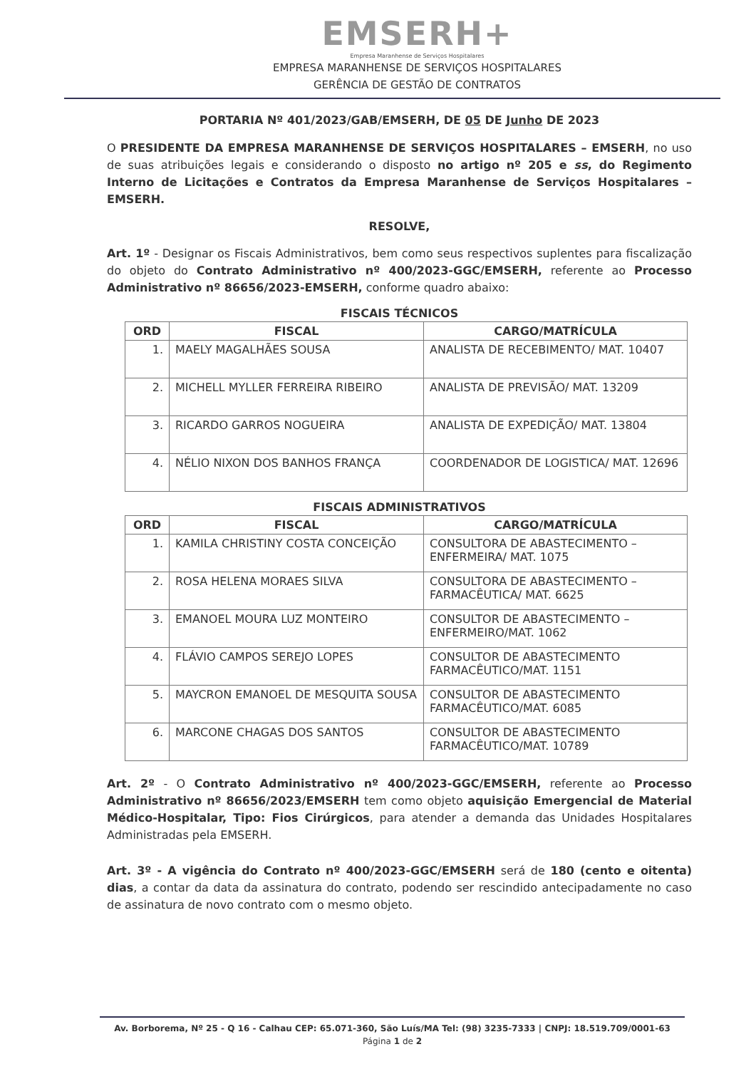EMSERH+
Empresa Maranhense de Serviços Hospitalares
EMPRESA MARANHENSE DE SERVIÇOS HOSPITALARES
GERÊNCIA DE GESTÃO DE CONTRATOS
PORTARIA Nº 401/2023/GAB/EMSERH, DE 05 DE Junho DE 2023
O PRESIDENTE DA EMPRESA MARANHENSE DE SERVIÇOS HOSPITALARES – EMSERH, no uso de suas atribuições legais e considerando o disposto no artigo nº 205 e ss, do Regimento Interno de Licitações e Contratos da Empresa Maranhense de Serviços Hospitalares – EMSERH.
RESOLVE,
Art. 1º - Designar os Fiscais Administrativos, bem como seus respectivos suplentes para fiscalização do objeto do Contrato Administrativo nº 400/2023-GGC/EMSERH, referente ao Processo Administrativo nº 86656/2023-EMSERH, conforme quadro abaixo:
FISCAIS TÉCNICOS
| ORD | FISCAL | CARGO/MATRÍCULA |
| --- | --- | --- |
| 1. | MAELY MAGALHÃES SOUSA | ANALISTA DE RECEBIMENTO/ MAT. 10407 |
| 2. | MICHELL MYLLER FERREIRA RIBEIRO | ANALISTA DE PREVISÃO/ MAT. 13209 |
| 3. | RICARDO GARROS NOGUEIRA | ANALISTA DE EXPEDIÇÃO/ MAT. 13804 |
| 4. | NÉLIO NIXON DOS BANHOS FRANÇA | COORDENADOR DE LOGISTICA/ MAT. 12696 |
FISCAIS ADMINISTRATIVOS
| ORD | FISCAL | CARGO/MATRÍCULA |
| --- | --- | --- |
| 1. | KAMILA CHRISTINY COSTA CONCEIÇÃO | CONSULTORA DE ABASTECIMENTO – ENFERMEIRA/ MAT. 1075 |
| 2. | ROSA HELENA MORAES SILVA | CONSULTORA DE ABASTECIMENTO – FARMACÊUTICA/ MAT. 6625 |
| 3. | EMANOEL MOURA LUZ MONTEIRO | CONSULTOR DE ABASTECIMENTO – ENFERMEIRO/MAT. 1062 |
| 4. | FLÁVIO CAMPOS SEREJO LOPES | CONSULTOR DE ABASTECIMENTO FARMACÊUTICO/MAT. 1151 |
| 5. | MAYCRON EMANOEL DE MESQUITA SOUSA | CONSULTOR DE ABASTECIMENTO FARMACÊUTICO/MAT. 6085 |
| 6. | MARCONE CHAGAS DOS SANTOS | CONSULTOR DE ABASTECIMENTO FARMACÊUTICO/MAT. 10789 |
Art. 2º - O Contrato Administrativo nº 400/2023-GGC/EMSERH, referente ao Processo Administrativo nº 86656/2023/EMSERH tem como objeto aquisição Emergencial de Material Médico-Hospitalar, Tipo: Fios Cirúrgicos, para atender a demanda das Unidades Hospitalares Administradas pela EMSERH.
Art. 3º - A vigência do Contrato nº 400/2023-GGC/EMSERH será de 180 (cento e oitenta) dias, a contar da data da assinatura do contrato, podendo ser rescindido antecipadamente no caso de assinatura de novo contrato com o mesmo objeto.
Av. Borborema, Nº 25 - Q 16 - Calhau CEP: 65.071-360, São Luís/MA Tel: (98) 3235-7333 | CNPJ: 18.519.709/0001-63
Página 1 de 2